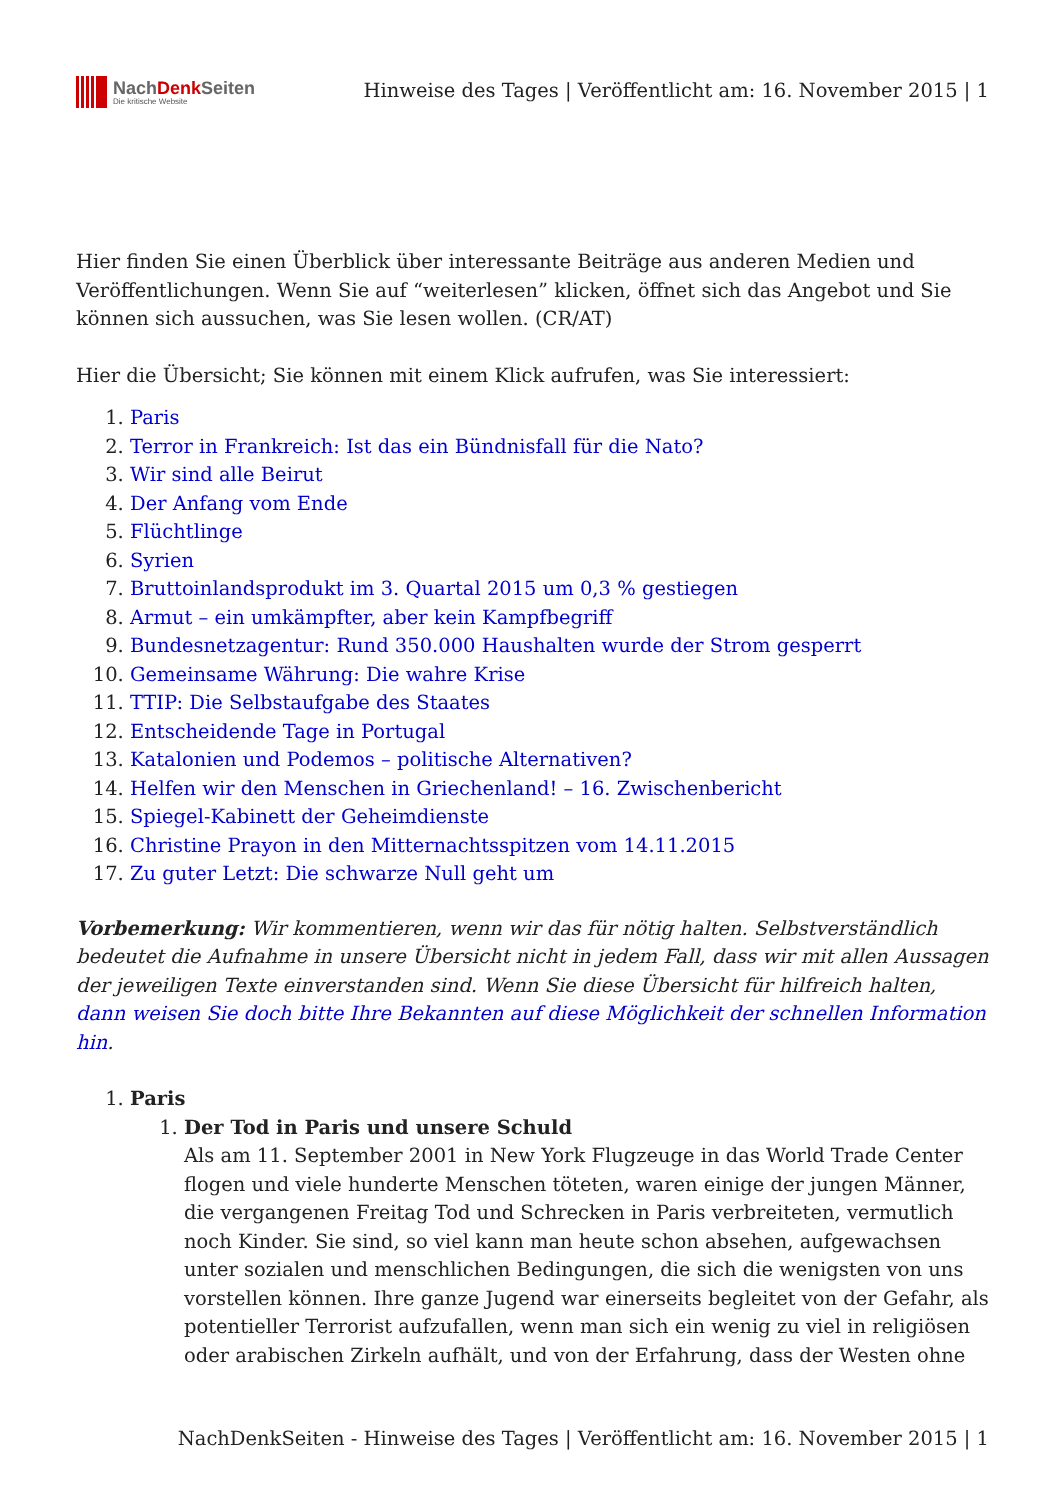NachDenk Seiten
Die kritische Website
Hinweise des Tages | Veröffentlicht am: 16. November 2015 | 1
Hier finden Sie einen Überblick über interessante Beiträge aus anderen Medien und Veröffentlichungen. Wenn Sie auf “weiterlesen” klicken, öffnet sich das Angebot und Sie können sich aussuchen, was Sie lesen wollen. (CR/AT)
Hier die Übersicht; Sie können mit einem Klick aufrufen, was Sie interessiert:
1. Paris
2. Terror in Frankreich: Ist das ein Bündnisfall für die Nato?
3. Wir sind alle Beirut
4. Der Anfang vom Ende
5. Flüchtlinge
6. Syrien
7. Bruttoinlandsprodukt im 3. Quartal 2015 um 0,3 % gestiegen
8. Armut – ein umkämpfter, aber kein Kampfbegriff
9. Bundesnetzagentur: Rund 350.000 Haushalten wurde der Strom gesperrt
10. Gemeinsame Währung: Die wahre Krise
11. TTIP: Die Selbstaufgabe des Staates
12. Entscheidende Tage in Portugal
13. Katalonien und Podemos – politische Alternativen?
14. Helfen wir den Menschen in Griechenland! – 16. Zwischenbericht
15. Spiegel-Kabinett der Geheimdienste
16. Christine Prayon in den Mitternachtsspitzen vom 14.11.2015
17. Zu guter Letzt: Die schwarze Null geht um
Vorbemerkung: Wir kommentieren, wenn wir das für nötig halten. Selbstverständlich bedeutet die Aufnahme in unsere Übersicht nicht in jedem Fall, dass wir mit allen Aussagen der jeweiligen Texte einverstanden sind. Wenn Sie diese Übersicht für hilfreich halten, dann weisen Sie doch bitte Ihre Bekannten auf diese Möglichkeit der schnellen Information hin.
1. Paris
1. Der Tod in Paris und unsere Schuld
Als am 11. September 2001 in New York Flugzeuge in das World Trade Center flogen und viele hunderte Menschen töteten, waren einige der jungen Männer, die vergangenen Freitag Tod und Schrecken in Paris verbreiteten, vermutlich noch Kinder. Sie sind, so viel kann man heute schon absehen, aufgewachsen unter sozialen und menschlichen Bedingungen, die sich die wenigsten von uns vorstellen können. Ihre ganze Jugend war einerseits begleitet von der Gefahr, als potentieller Terrorist aufzufallen, wenn man sich ein wenig zu viel in religiösen oder arabischen Zirkeln aufhält, und von der Erfahrung, dass der Westen ohne
NachDenkSeiten - Hinweise des Tages | Veröffentlicht am: 16. November 2015 | 1